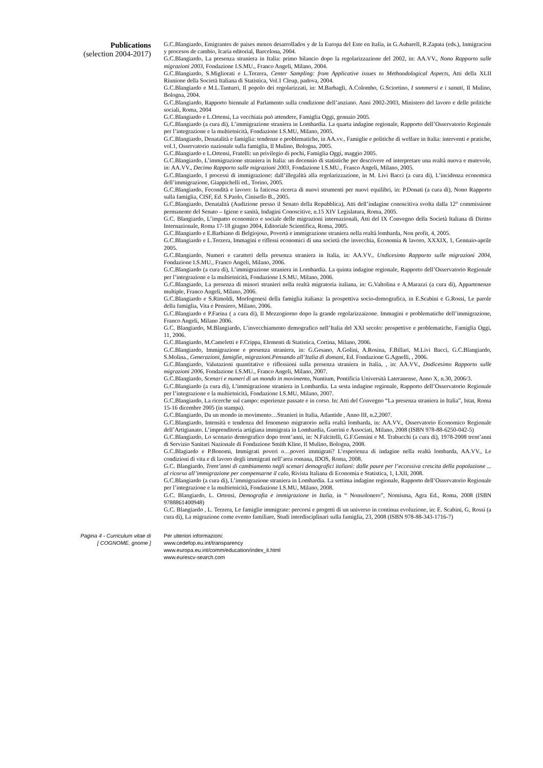Publications
(selection 2004-2017)
G.C.Blangiardo, Emigrantes de paises menos desarrollados y de la Europa del Este en Italia, in G.Aubarell, R.Zapata (eds.), Inmigracion y procesos de cambio, Icaria editorial, Barcelona, 2004.
G.C.Blangiardo, La presenza straniera in Italia: primo bilancio dopo la regolarizzazione del 2002, in: AA.VV., Nono Rapporto sulle migrazioni 2003, Fondazione I.S.MU., Franco Angeli, Milano, 2004.
G.C.Blangiardo, S.Migliorati e L.Terzera, Center Sampling: from Applicative issues to Methoodological Aspects, Atti della XLII Riunione della Società Italiana di Statistica, Vol.1 Cleup, padova, 2004.
G.C.Blangiardo e M.L.Tanturri, Il popolo dei regolarizzati, in: M.Barbagli, A.Colombo, G.Sciortino, I sommersi e i sanati, Il Mulino, Bologna, 2004.
G.C.Blangiardo, Rapporto biennale al Parlamento sulla condizione dell’anziano. Anni 2002-2003, Ministero del lavoro e delle politiche sociali, Roma, 2004
G.C.Blangiardo e L.Ortensi, La vecchiaia può attendere, Famiglia Oggi, gennaio 2005.
G.C.Blangiardo (a cura di), L’immigrazione straniera in Lombardia. La quarta indagine regionale, Rapporto dell’Osservatorio Regionale per l’integrazione e la multietnicità, Fondazione I.S.MU, Milano, 2005.
G.C.Blangiardo, Denatalità e famiglia: tendenze e problematiche, in AA.vv., Famiglie e politiche di welfare in Italia: interventi e pratiche, vol.1, Osservatorio nazionale sulla famiglia, Il Mulino, Bologna, 2005.
G.C.Blangiardo e L.Ortensi, Fratelli: un privilegio di pochi, Famiglia Oggi, maggio 2005.
G.C.Blangiardo, L’immigrazione straniera in Italia: un decennio di statistiche per descrivere ed interpretare una realtà nuova e mutevole, in: AA.VV., Decimo Rapporto sulle migrazioni 2003, Fondazione I.S.MU., Franco Angeli, Milano, 2005.
G.C.Blangiardo, I processi di immigrazione: dall’illegalità alla regolarizzazione, in M. Livi Bacci (a cura di), L’incidenza economica dell’immigrazione, Giappichelli ed., Torino, 2005.
G.C.Blangiardo, Fecondità e lavoro: la faticosa ricerca di nuovi strumenti per nuovi equilibri, in: P.Donati (a cura di), Nono Rapporto sulla famiglia, CISF, Ed. S.Paolo, Cinisello B., 2005.
G.C.Blangiardo, Denatalità (Audizione presso il Senato della Repubblica), Atti dell’indagine conoscitiva svolta dalla 12° commissione permanente del Senato – Igiene e sanità, Indagini Conoscitive, n.15 XIV Legislatura, Roma, 2005.
G.C. Blangiardo, L’impatto economico e sociale delle migrazioni internazionali, Atti del IX Convegno della Società Italiana di Diritto Internazionale, Roma 17-18 giugno 2004, Editoriale Scientifica, Roma, 2005.
G.C.Blangiardo e E.Barbiano di Belgiojoso, Povertà e immigrazione straniera nella realtà lombarda, Non profit, 4, 2005.
G.C.Blangiardo e L.Terzera, Immagini e riflessi economici di una società che invecchia, Economia & lavoro, XXXIX, 1, Gennaio-aprile 2005.
G.C.Blangiardo, Numeri e caratteri della presenza straniera in Italia, in: AA.VV., Undicesimo Rapporto sulle migrazioni 2004, Fondazione I.S.MU., Franco Angeli, Milano, 2006.
G.C.Blangiardo (a cura di), L’immigrazione straniera in Lombardia. La quinta indagine regionale, Rapporto dell’Osservatorio Regionale per l’integrazione e la multietnicità, Fondazione I.S.MU, Milano, 2006.
G.C.Blangiardo, La presenza di minori stranieri nella realtà migratoria italiana, in: G.Valtolina e A.Marazzi (a cura di), Appartenenze multiple, Franco Angeli, Milano, 2006.
G.C.Blangiardo e S.Rimoldi, Morfogenesi della famiglia italiana: la prospettiva socio-demografica, in E.Scabini e G.Rossi, Le parole della famiglia, Vita e Pensiero, Milano, 2006.
G.C.Blangiardo e P.Farina ( a cura di), Il Mezzogiorno dopo la grande regolarizzaizone. Immagini e problematiche dell’immigrazione, Franco Angeli, Milano 2006.
G.C. Blangiardo, M.Blangiardo, L’invecchiamento demografico nell’Italia del XXI secolo: prospettive e problematiche, Famiglia Oggi, 11, 2006.
G.C.Blangiardo, M.Cameletti e F.Crippa, Elementi di Statistica, Cortina, Milano, 2006.
G.C.Blangiardo, Immigrazione e presenza straniera, in: G.Gesano, A.Golini, A.Rosina, F.Billari, M.Livi Bacci, G.C.Blangiardo, S.Molina., Generazioni, famiglie, migrazioni.Pensando all’Italia di domani, Ed. Fondazione G.Agnelli, , 2006.
G.C.Blangiardo, Valutazioni quantitative e riflessioni sulla presenza straniera in Italia, , in: AA.VV., Dodicesimo Rapporto sulle migrazioni 2006, Fondazione I.S.MU., Franco Angeli, Milano, 2007.
G.C.Blangiardo, Scenari e numeri di un mondo in movimento, Nuntium, Pontificia Università Lateranense, Anno X, n.30, 2006/3.
G.C.Blangiardo (a cura di), L’immigrazione straniera in Lombardia. La sesta indagine regionale, Rapporto dell’Osservatorio Regionale per l’integrazione e la multietnicità, Fondazione I.S.MU, Milano, 2007.
G.C.Blangiardo, La ricerche sul campo: esperienze passate e in corso. In: Atti del Convegno “La presenza straniera in Italia”, Istat, Roma 15-16 dicembre 2005 (in stampa).
G.C.Blangiardo, Da un mondo in movimento…Stranieri in Italia, Atlantide , Anno III, n.2,2007.
G.C.Blangiardo, Intensità e tendenza del fenomeno migratorio nella realtà lombarda, in: AA.VV., Osservatorio Economico Regionale dell’Artigianato. L’imprenditoria artigiana immigrata in Lombardia, Guerini e Associati, Milano, 2008 (ISBN 978-88-6250-042-5)
G.C.Blangiardo, Lo scenario demografico dopo trent’anni, in: N.Falcitelli, G.F.Gensini e M. Trabucchi (a cura di), 1978-2008 trent’anni di Servizio Sanitari Nazionale di Fondazione Smith Kline, Il Mulino, Bologna, 2008.
G.C.Blagiardo e P.Bonomi, Immigrati poveri o…poveri immigrati? L’esperienza di indagine nella realtà lombarda, AA.VV., Le condizioni di vita e di lavoro degli immigrati nell’area romana, IDOS, Roma, 2008.
G.C. Blangiardo, Trent’anni di cambiamento negli scenari demografici italiani: dalle paure per l’eccessiva crescita della popolazione ... al ricorso all’immigrazione per compensarne il calo, Rivista Italiana di Economia e Statistica, 1, LXII, 2008.
G.C.Blangiardo (a cura di), L’immigrazione straniera in Lombardia. La settima indagine regionale, Rapporto dell’Osservatorio Regionale per l’integrazione e la multietnicità, Fondazione I.S.MU, Milano, 2008.
G.C. Blangiardo, L. Ortensi, Demografia e immigrazione in Italia, in “ Nonsolonero”, Nomisma, Agra Ed., Roma, 2008 (ISBN 9788861400948)
G.C. Blangiardo , L. Terzera, Le famiglie immigrate: percorsi e progetti di un universo in continua evoluzione, in: E. Scabini, G, Rossi (a cura di), La migrazione come evento familiare, Studi interdisciplinari sulla famiglia, 23, 2008 (ISBN 978-88-343-1716-7)
Pagina 4 - Curriculum vitae di
[ COGNOME, gnome ]
Per ulteriori informazioni:
www.cedefop.eu.int/transparency
www.europa.eu.int/comm/education/index_it.html
www.eurescv-search.com